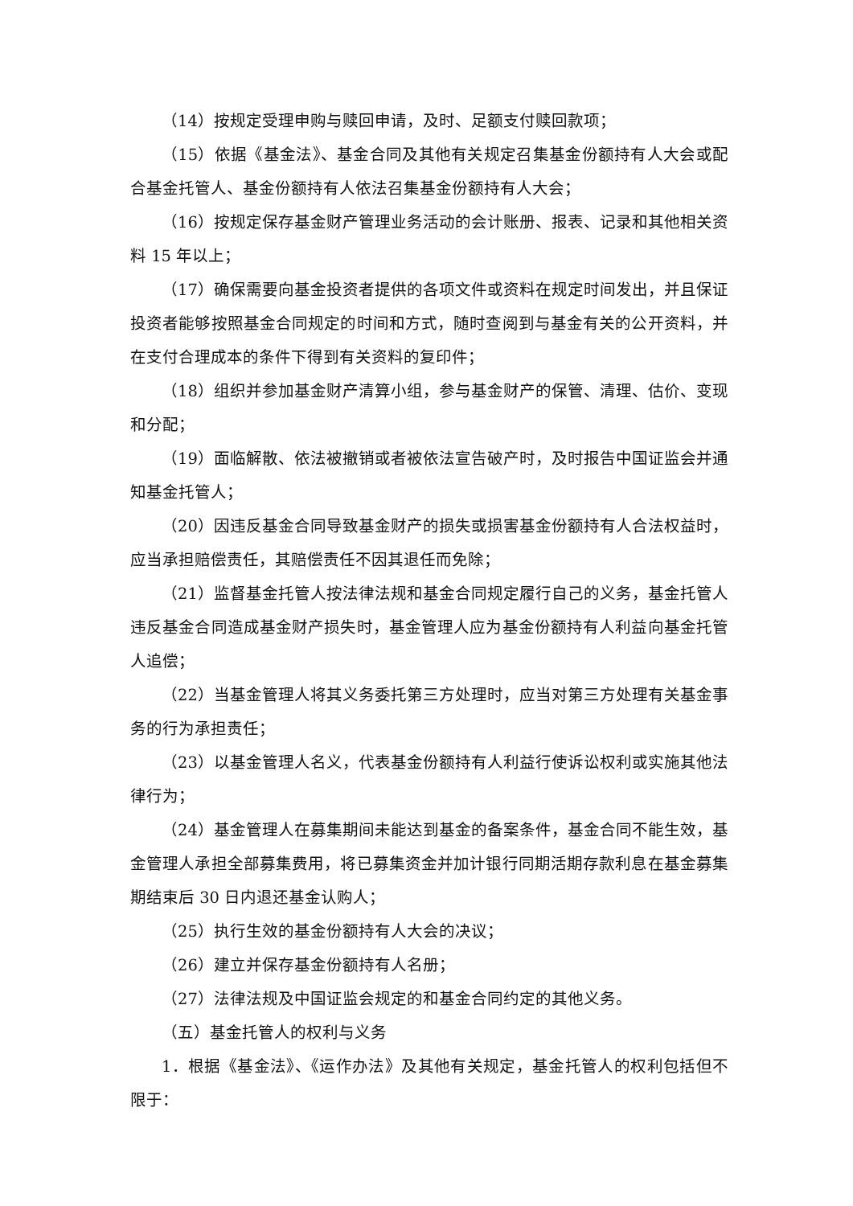（14）按规定受理申购与赎回申请，及时、足额支付赎回款项；
（15）依据《基金法》、基金合同及其他有关规定召集基金份额持有人大会或配合基金托管人、基金份额持有人依法召集基金份额持有人大会；
（16）按规定保存基金财产管理业务活动的会计账册、报表、记录和其他相关资料 15 年以上；
（17）确保需要向基金投资者提供的各项文件或资料在规定时间发出，并且保证投资者能够按照基金合同规定的时间和方式，随时查阅到与基金有关的公开资料，并在支付合理成本的条件下得到有关资料的复印件；
（18）组织并参加基金财产清算小组，参与基金财产的保管、清理、估价、变现和分配；
（19）面临解散、依法被撤销或者被依法宣告破产时，及时报告中国证监会并通知基金托管人；
（20）因违反基金合同导致基金财产的损失或损害基金份额持有人合法权益时，应当承担赔偿责任，其赔偿责任不因其退任而免除；
（21）监督基金托管人按法律法规和基金合同规定履行自己的义务，基金托管人违反基金合同造成基金财产损失时，基金管理人应为基金份额持有人利益向基金托管人追偿；
（22）当基金管理人将其义务委托第三方处理时，应当对第三方处理有关基金事务的行为承担责任；
（23）以基金管理人名义，代表基金份额持有人利益行使诉讼权利或实施其他法律行为；
（24）基金管理人在募集期间未能达到基金的备案条件，基金合同不能生效，基金管理人承担全部募集费用，将已募集资金并加计银行同期活期存款利息在基金募集期结束后 30 日内退还基金认购人；
（25）执行生效的基金份额持有人大会的决议；
（26）建立并保存基金份额持有人名册；
（27）法律法规及中国证监会规定的和基金合同约定的其他义务。
（五）基金托管人的权利与义务
1．根据《基金法》、《运作办法》及其他有关规定，基金托管人的权利包括但不限于：